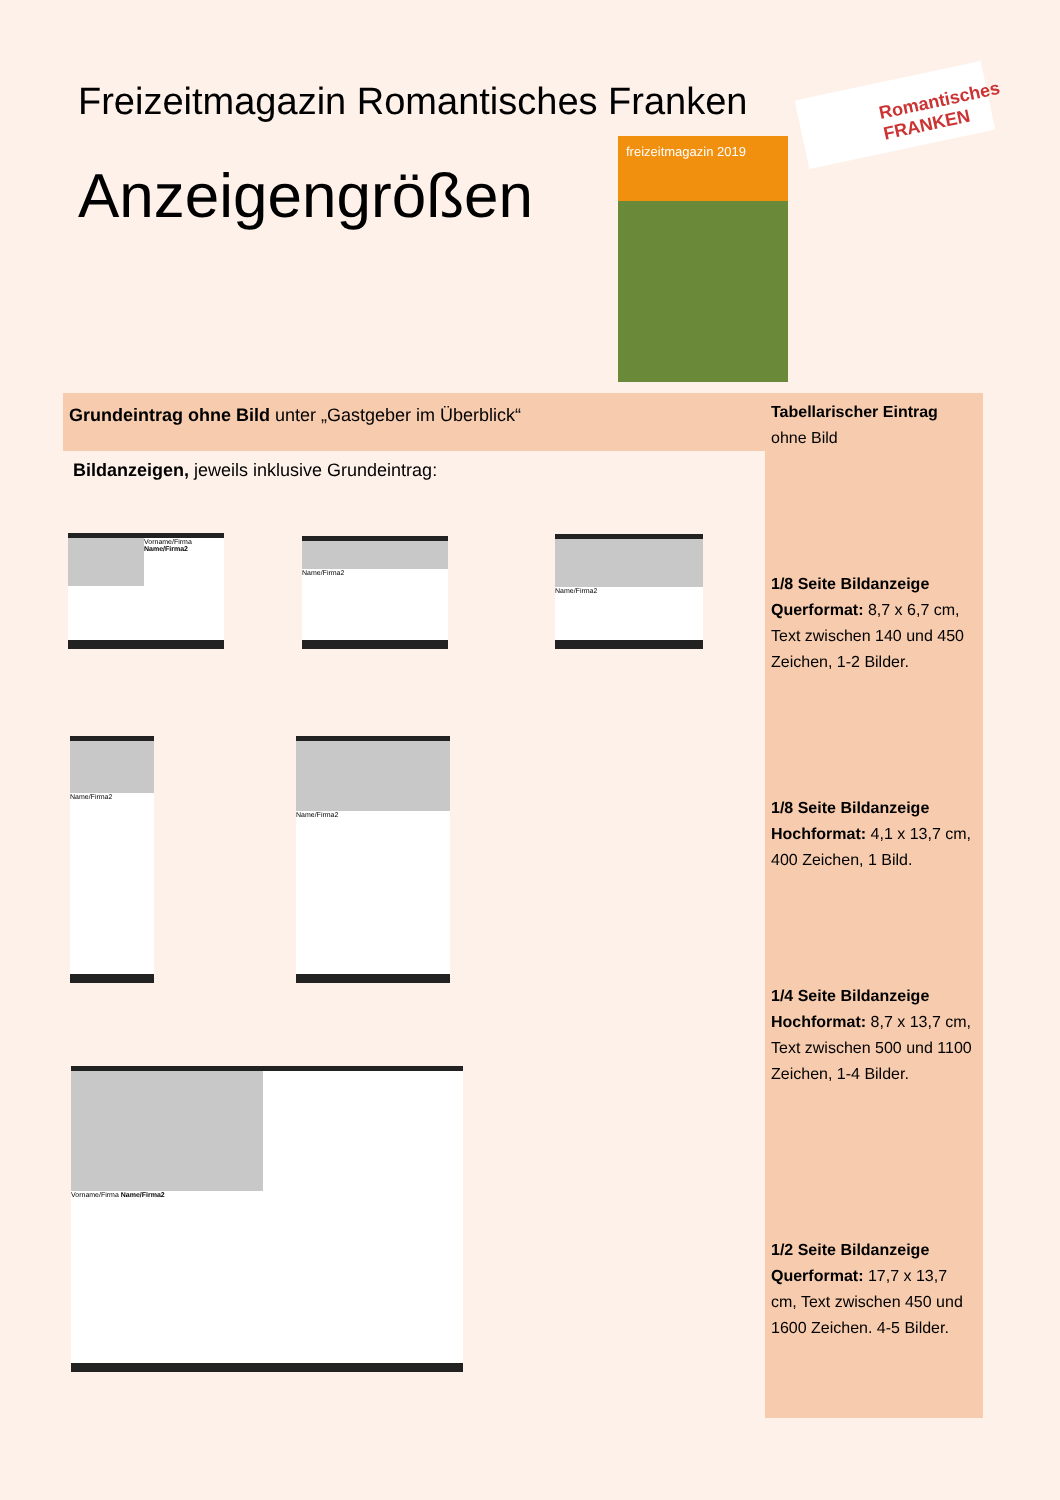Freizeitmagazin Romantisches Franken
Anzeigengrößen
freizeitmagazin 2019
Romantisches FRANKEN
Grundeintrag ohne Bild unter „Gastgeber im Überblick“
Tabellarischer Eintrag
ohne Bild
1/8 Seite Bildanzeige
Querformat: 8,7 x 6,7 cm, Text zwischen 140 und 450 Zeichen, 1-2 Bilder.
1/8 Seite Bildanzeige
Hochformat: 4,1 x 13,7 cm, 400 Zeichen, 1 Bild.
1/4 Seite Bildanzeige
Hochformat: 8,7 x 13,7 cm, Text zwischen 500 und 1100 Zeichen, 1-4 Bilder.
1/2 Seite Bildanzeige
Querformat: 17,7 x 13,7 cm, Text zwischen 450 und 1600 Zeichen. 4-5 Bilder.
Bildanzeigen, jeweils inklusive Grundeintrag:
Vorname/Firma Name/Firma2 Name/Firma2 Name/Firma2
Name/Firma2 Name/Firma2
Vorname/Firma Name/Firma2